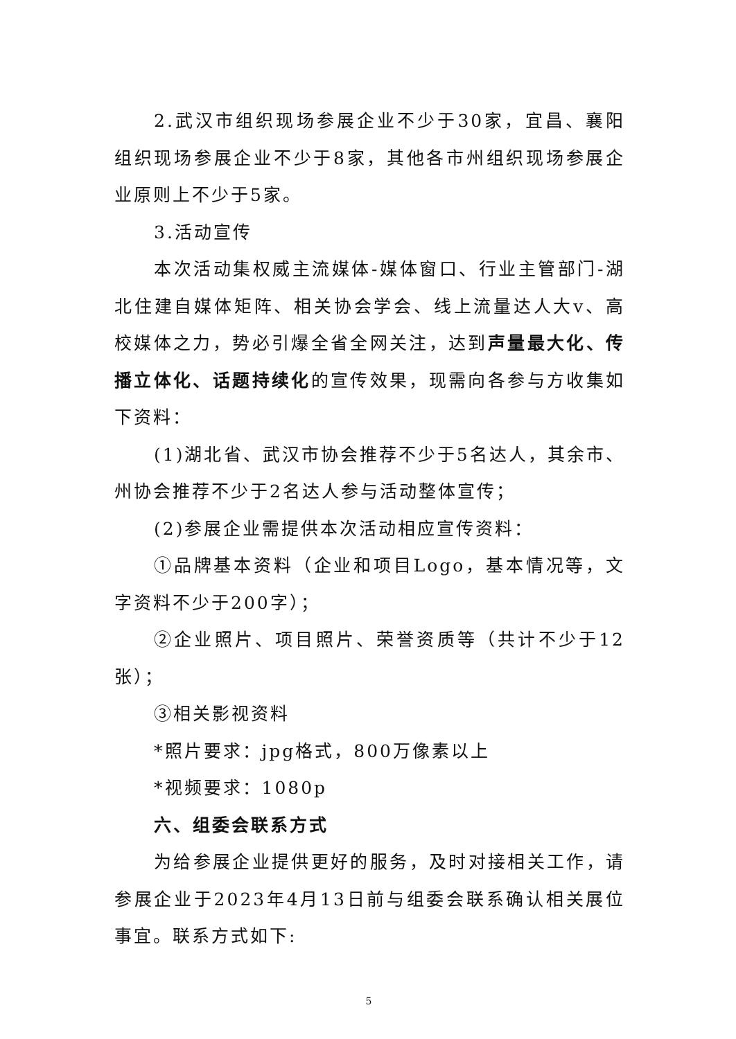2.武汉市组织现场参展企业不少于30家，宜昌、襄阳组织现场参展企业不少于8家，其他各市州组织现场参展企业原则上不少于5家。
3.活动宣传
本次活动集权威主流媒体-媒体窗口、行业主管部门-湖北住建自媒体矩阵、相关协会学会、线上流量达人大v、高校媒体之力，势必引爆全省全网关注，达到声量最大化、传播立体化、话题持续化的宣传效果，现需向各参与方收集如下资料：
(1)湖北省、武汉市协会推荐不少于5名达人，其余市、州协会推荐不少于2名达人参与活动整体宣传；
(2)参展企业需提供本次活动相应宣传资料：
①品牌基本资料（企业和项目Logo，基本情况等，文字资料不少于200字）；
②企业照片、项目照片、荣誉资质等（共计不少于12张）；
③相关影视资料
*照片要求：jpg格式，800万像素以上
*视频要求：1080p
六、组委会联系方式
为给参展企业提供更好的服务，及时对接相关工作，请参展企业于2023年4月13日前与组委会联系确认相关展位事宜。联系方式如下:
5